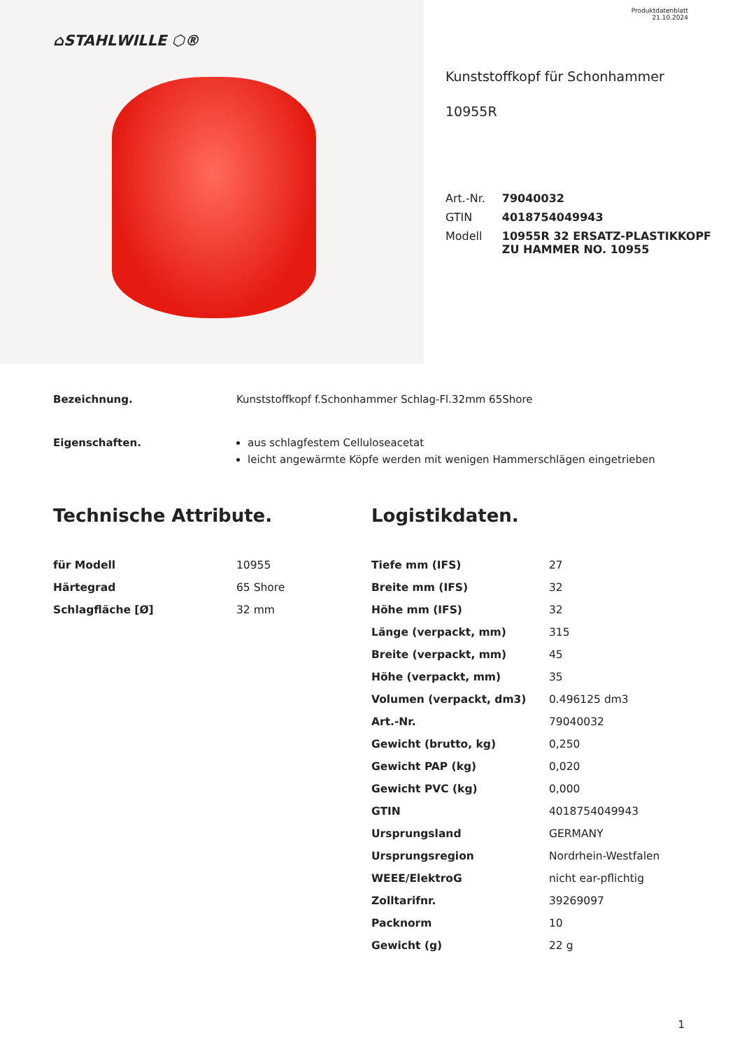⌂STAHLWILLE ⬡®
Produktdatenblatt
21.10.2024
Kunststoffkopf für Schonhammer
10955R
| Art.-Nr. | 79040032 |
| GTIN | 4018754049943 |
| Modell | 10955R 32 ERSATZ-PLASTIKKOPF ZU HAMMER NO. 10955 |
Bezeichnung. Kunststoffkopf f.Schonhammer Schlag-Fl.32mm 65Shore
Eigenschaften. aus schlagfestem Celluloseacetat
leicht angewärmte Köpfe werden mit wenigen Hammerschlägen eingetrieben
Technische Attribute.
| für Modell | 10955 |
| Härtegrad | 65 Shore |
| Schlagfläche [Ø] | 32 mm |
Logistikdaten.
| Tiefe mm (IFS) | 27 |
| Breite mm (IFS) | 32 |
| Höhe mm (IFS) | 32 |
| Länge (verpackt, mm) | 315 |
| Breite (verpackt, mm) | 45 |
| Höhe (verpackt, mm) | 35 |
| Volumen (verpackt, dm3) | 0.496125 dm3 |
| Art.-Nr. | 79040032 |
| Gewicht (brutto, kg) | 0,250 |
| Gewicht PAP (kg) | 0,020 |
| Gewicht PVC (kg) | 0,000 |
| GTIN | 4018754049943 |
| Ursprungsland | GERMANY |
| Ursprungsregion | Nordrhein-Westfalen |
| WEEE/ElektroG | nicht ear-pflichtig |
| Zolltarifnr. | 39269097 |
| Packnorm | 10 |
| Gewicht (g) | 22 g |
1